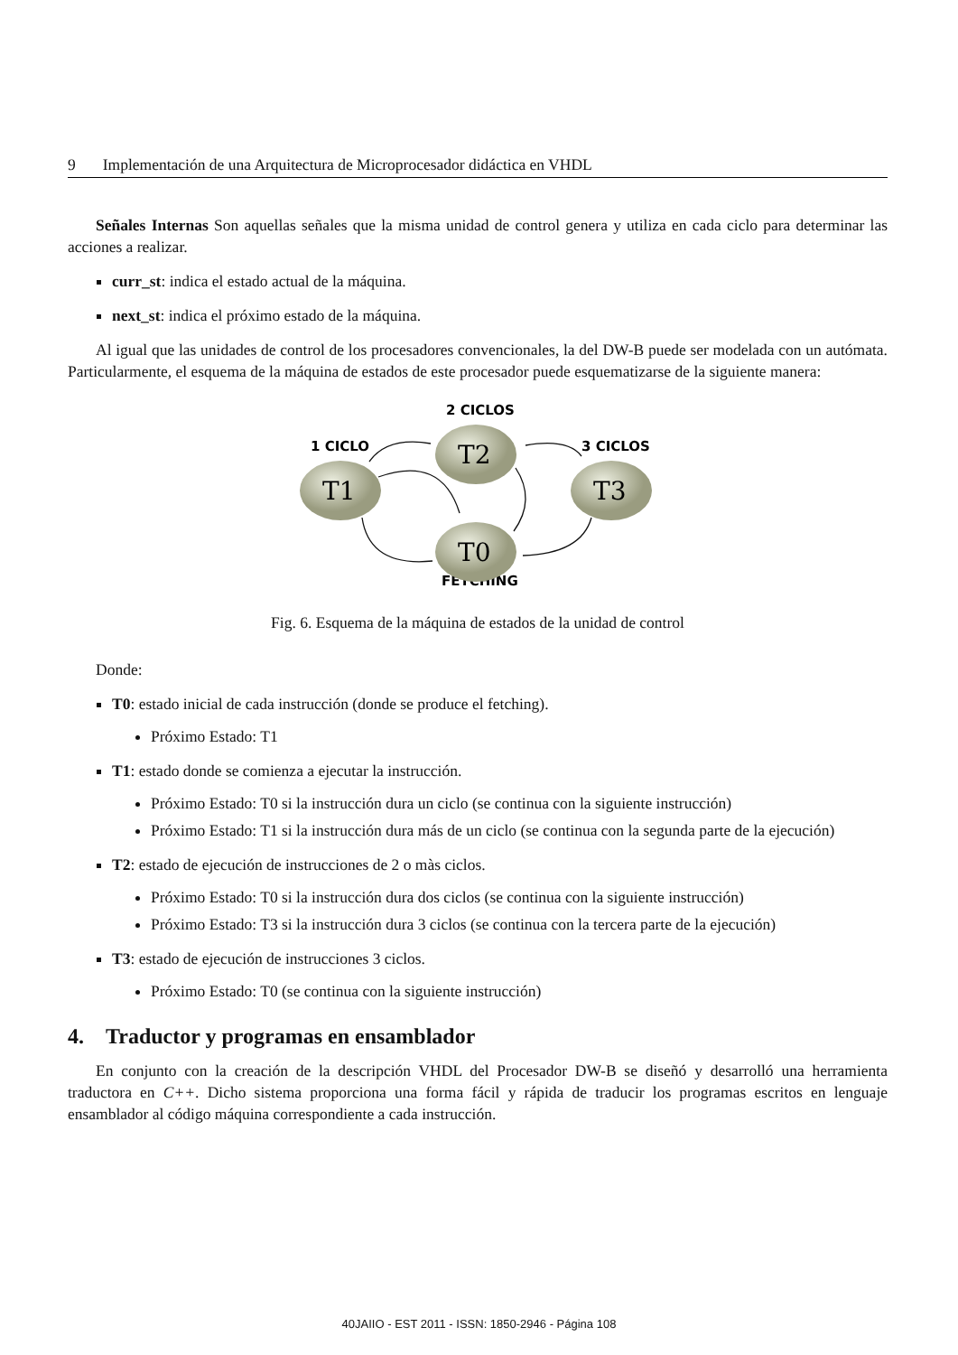9 Implementación de una Arquitectura de Microprocesador didáctica en VHDL
Señales Internas Son aquellas señales que la misma unidad de control genera y utiliza en cada ciclo para determinar las acciones a realizar.
curr_st: indica el estado actual de la máquina.
next_st: indica el próximo estado de la máquina.
Al igual que las unidades de control de los procesadores convencionales, la del DW-B puede ser modelada con un autómata. Particularmente, el esquema de la máquina de estados de este procesador puede esquematizarse de la siguiente manera:
2 CICLOS
1 CICLO
3 CICLOS
FETCHING
T2
T1
T3
T0
Fig. 6. Esquema de la máquina de estados de la unidad de control
Donde:
T0: estado inicial de cada instrucción (donde se produce el fetching).
Próximo Estado: T1
T1: estado donde se comienza a ejecutar la instrucción.
Próximo Estado: T0 si la instrucción dura un ciclo (se continua con la siguiente instrucción)
Próximo Estado: T1 si la instrucción dura más de un ciclo (se continua con la segunda parte de la ejecución)
T2: estado de ejecución de instrucciones de 2 o màs ciclos.
Próximo Estado: T0 si la instrucción dura dos ciclos (se continua con la siguiente instrucción)
Próximo Estado: T3 si la instrucción dura 3 ciclos (se continua con la tercera parte de la ejecución)
T3: estado de ejecución de instrucciones 3 ciclos.
Próximo Estado: T0 (se continua con la siguiente instrucción)
4. Traductor y programas en ensamblador
En conjunto con la creación de la descripción VHDL del Procesador DW-B se diseñó y desarrolló una herramienta traductora en C++. Dicho sistema proporciona una forma fácil y rápida de traducir los programas escritos en lenguaje ensamblador al código máquina correspondiente a cada instrucción.
40JAIIO - EST 2011 - ISSN: 1850-2946 - Página 108